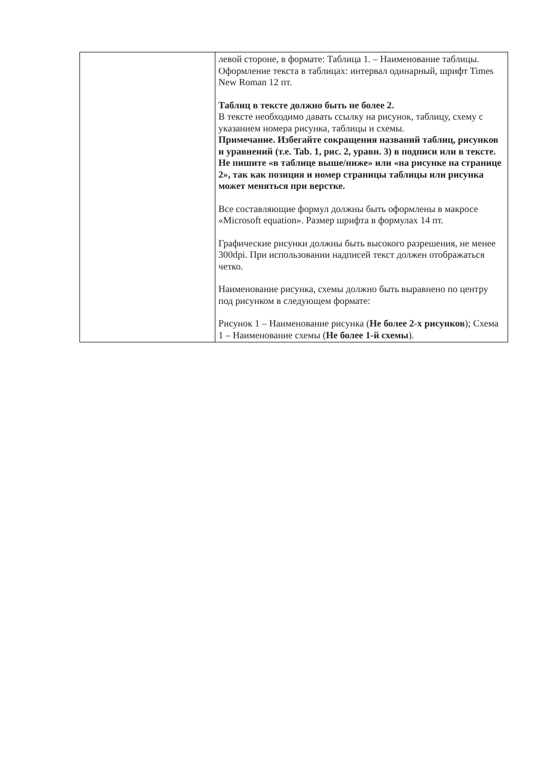| | левой стороне, в формате: Таблица 1. – Наименование таблицы. Оформление текста в таблицах: интервал одинарный, шрифт Times New Roman 12 пт. Таблиц в тексте должно быть не более 2. В тексте необходимо давать ссылку на рисунок, таблицу, схему с указанием номера рисунка, таблицы и схемы. Примечание. Избегайте сокращения названий таблиц, рисунков и уравнений (т.е. Tab. 1, рис. 2, уравн. 3) в подписи или в тексте. Не пишите «в таблице выше/ниже» или «на рисунке на странице 2», так как позиция и номер страницы таблицы или рисунка может меняться при верстке. Все составляющие формул должны быть оформлены в макросе «Microsoft equation». Размер шрифта в формулах 14 пт. Графические рисунки должны быть высокого разрешения, не менее 300dpi. При использовании надписей текст должен отображаться четко. Наименование рисунка, схемы должно быть выравнено по центру под рисунком в следующем формате: Рисунок 1 – Наименование рисунка ( Не более 2-х рисунков ); Схема 1 – Наименование схемы ( Не более 1-й схемы ). |